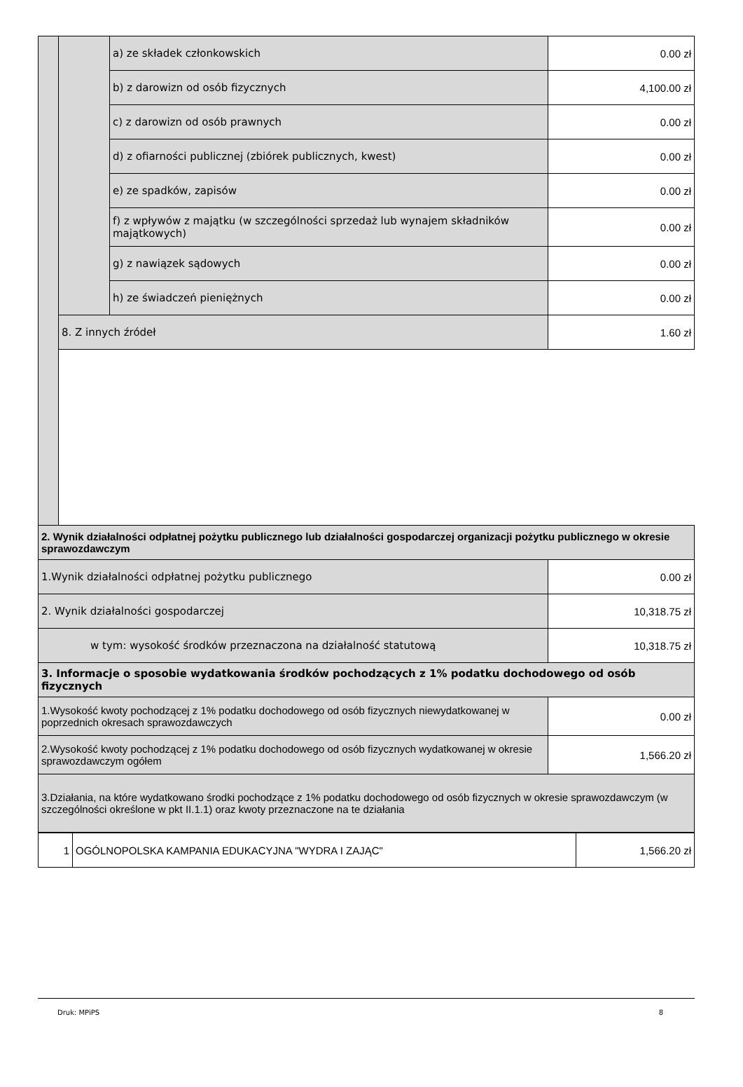| | | a) ze składek członkowskich | 0.00 zł |
| | | b) z darowizn od osób fizycznych | 4,100.00 zł |
| | | c) z darowizn od osób prawnych | 0.00 zł |
| | | d) z ofiarności publicznej (zbiórek publicznych, kwest) | 0.00 zł |
| | | e) ze spadków, zapisów | 0.00 zł |
| | | f) z wpływów z majątku (w szczególności sprzedaż lub wynajem składników majątkowych) | 0.00 zł |
| | | g) z nawiązek sądowych | 0.00 zł |
| | | h) ze świadczeń pieniężnych | 0.00 zł |
| | 8. Z innych źródeł | | 1.60 zł |
| 2. Wynik działalności odpłatnej pożytku publicznego lub działalności gospodarczej organizacji pożytku publicznego w okresie sprawozdawczym | |
| 1.Wynik działalności odpłatnej pożytku publicznego | 0.00 zł |
| 2. Wynik działalności gospodarczej | 10,318.75 zł |
| w tym: wysokość środków przeznaczona na działalność statutową | 10,318.75 zł |
| 3. Informacje o sposobie wydatkowania środków pochodzących z 1% podatku dochodowego od osób fizycznych | |
| 1.Wysokość kwoty pochodzącej z 1% podatku dochodowego od osób fizycznych niewydatkowanej w poprzednich okresach sprawozdawczych | 0.00 zł |
| 2.Wysokość kwoty pochodzącej z 1% podatku dochodowego od osób fizycznych wydatkowanej w okresie sprawozdawczym ogółem | 1,566.20 zł |
| 3.Działania, na które wydatkowano środki pochodzące z 1% podatku dochodowego od osób fizycznych w okresie sprawozdawczym (w szczególności określone w pkt II.1.1) oraz kwoty przeznaczone na te działania | |
| 1 | OGÓLNOPOLSKA KAMPANIA EDUKACYJNA "WYDRA I ZAJĄC" | 1,566.20 zł |
Druk: MPiPS 8